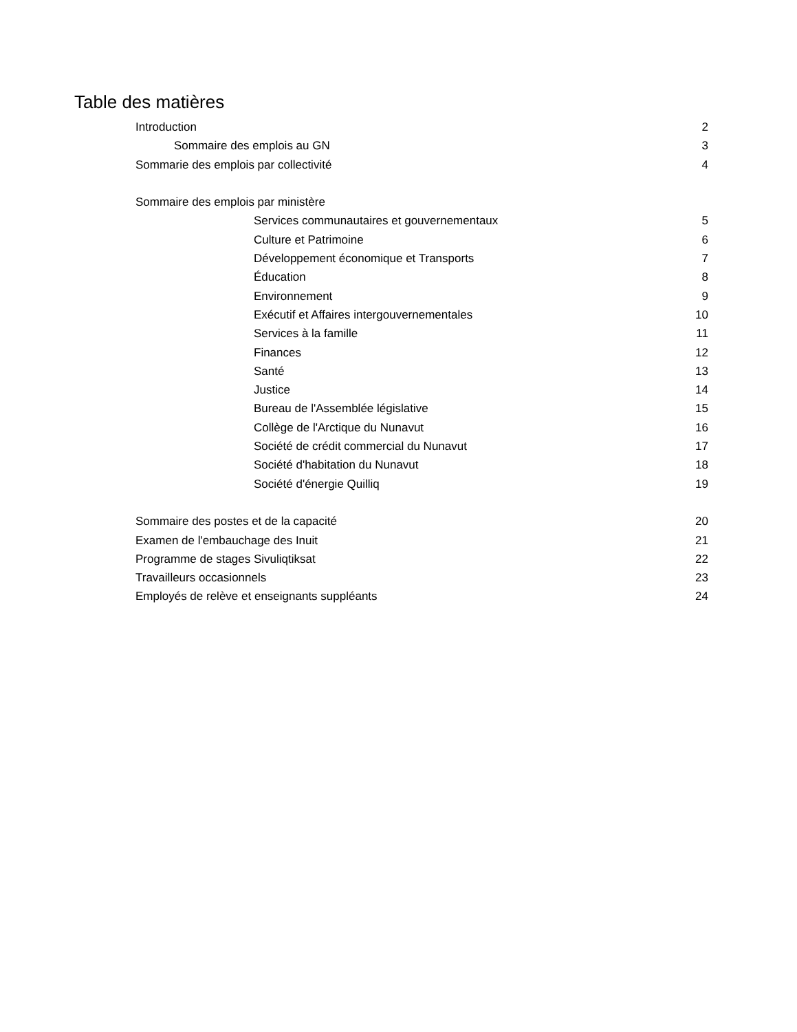Table des matières
Introduction 2
Sommaire des emplois au GN 3
Sommarie des emplois par collectivité 4
Sommaire des emplois par ministère
Services communautaires et gouvernementaux 5
Culture et Patrimoine 6
Développement économique et Transports 7
Éducation 8
Environnement 9
Exécutif et Affaires intergouvernementales 10
Services à la famille 11
Finances 12
Santé 13
Justice 14
Bureau de l'Assemblée législative 15
Collège de l'Arctique du Nunavut 16
Société de crédit commercial du Nunavut 17
Société d'habitation du Nunavut 18
Société d'énergie Quilliq 19
Sommaire des postes et de la capacité 20
Examen de l'embauchage des Inuit 21
Programme de stages Sivuliqtiksat 22
Travailleurs occasionnels 23
Employés de relève et enseignants suppléants 24